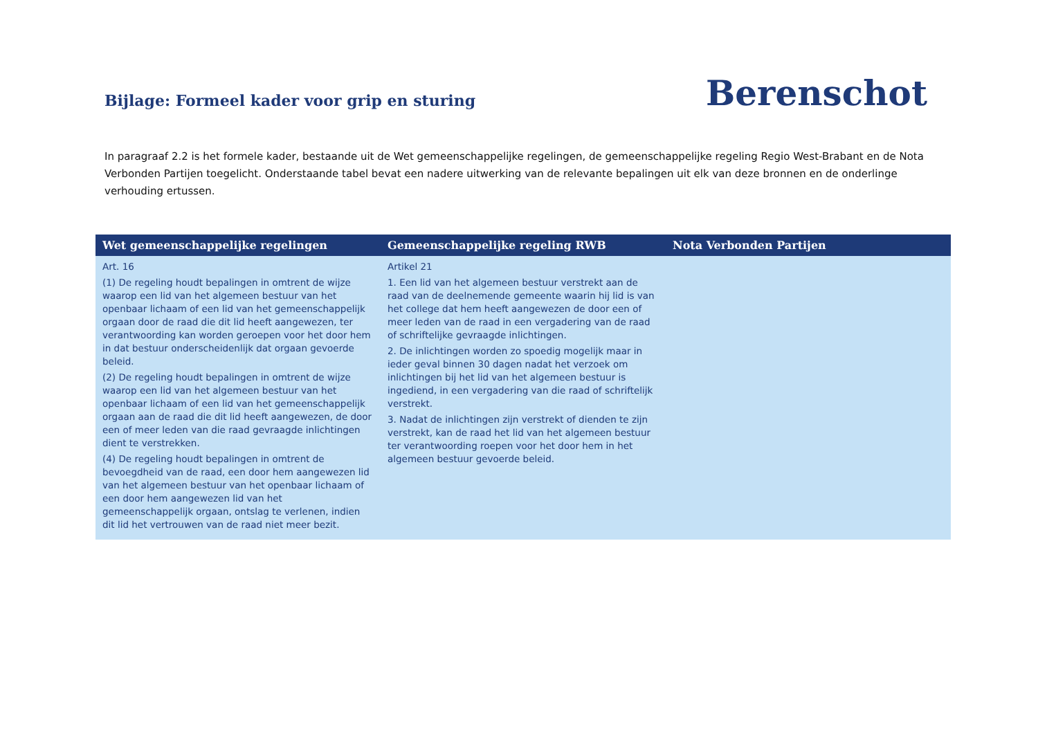Bijlage: Formeel kader voor grip en sturing
Berenschot
In paragraaf 2.2 is het formele kader, bestaande uit de Wet gemeenschappelijke regelingen, de gemeenschappelijke regeling Regio West-Brabant en de Nota Verbonden Partijen toegelicht. Onderstaande tabel bevat een nadere uitwerking van de relevante bepalingen uit elk van deze bronnen en de onderlinge verhouding ertussen.
| Wet gemeenschappelijke regelingen | Gemeenschappelijke regeling RWB | Nota Verbonden Partijen |
| --- | --- | --- |
| Art. 16 (1) De regeling houdt bepalingen in omtrent de wijze waarop een lid van het algemeen bestuur van het openbaar lichaam of een lid van het gemeenschappelijk orgaan door de raad die dit lid heeft aangewezen, ter verantwoording kan worden geroepen voor het door hem in dat bestuur onderscheidenlijk dat orgaan gevoerde beleid. (2) De regeling houdt bepalingen in omtrent de wijze waarop een lid van het algemeen bestuur van het openbaar lichaam of een lid van het gemeenschappelijk orgaan aan de raad die dit lid heeft aangewezen, de door een of meer leden van die raad gevraagde inlichtingen dient te verstrekken. (4) De regeling houdt bepalingen in omtrent de bevoegdheid van de raad, een door hem aangewezen lid van het algemeen bestuur van het openbaar lichaam of een door hem aangewezen lid van het gemeenschappelijk orgaan, ontslag te verlenen, indien dit lid het vertrouwen van de raad niet meer bezit. | Artikel 21 1. Een lid van het algemeen bestuur verstrekt aan de raad van de deelnemende gemeente waarin hij lid is van het college dat hem heeft aangewezen de door een of meer leden van de raad in een vergadering van de raad of schriftelijke gevraagde inlichtingen. 2. De inlichtingen worden zo spoedig mogelijk maar in ieder geval binnen 30 dagen nadat het verzoek om inlichtingen bij het lid van het algemeen bestuur is ingediend, in een vergadering van die raad of schriftelijk verstrekt. 3. Nadat de inlichtingen zijn verstrekt of dienden te zijn verstrekt, kan de raad het lid van het algemeen bestuur ter verantwoording roepen voor het door hem in het algemeen bestuur gevoerde beleid. | |